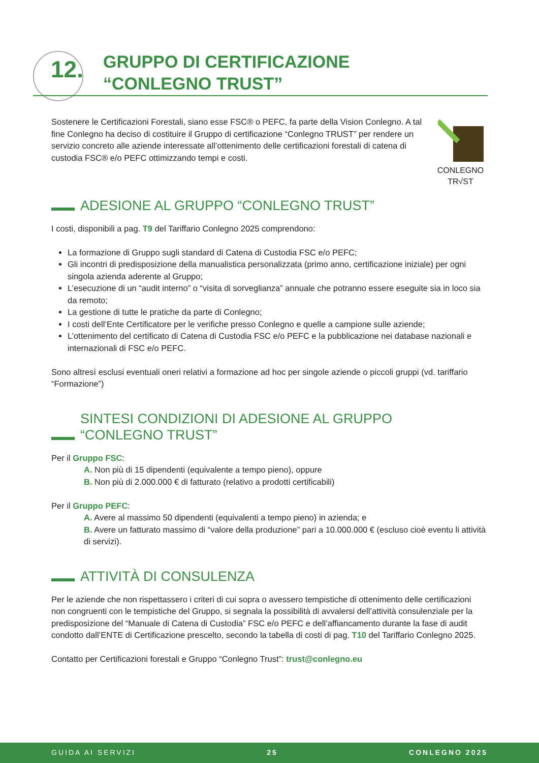12.
GRUPPO DI CERTIFICAZIONE
“CONLEGNO TRUST”
CONLEGNO
TR√ST
Sostenere le Certificazioni Forestali, siano esse FSC® o PEFC, fa parte della Vision Conlegno. A tal fine Conlegno ha deciso di costituire il Gruppo di certificazione “Conlegno TRUST” per rendere un servizio concreto alle aziende interessate all’ottenimento delle certificazioni forestali di catena di custodia FSC® e/o PEFC ottimizzando tempi e costi.
ADESIONE AL GRUPPO “CONLEGNO TRUST”
I costi, disponibili a pag. T9 del Tariffario Conlegno 2025 comprendono:
La formazione di Gruppo sugli standard di Catena di Custodia FSC e/o PEFC;
Gli incontri di predisposizione della manualistica personalizzata (primo anno, certificazione iniziale) per ogni singola azienda aderente al Gruppo;
L’esecuzione di un “audit interno” o “visita di sorveglianza” annuale che potranno essere eseguite sia in loco sia da remoto;
La gestione di tutte le pratiche da parte di Conlegno;
I costi dell’Ente Certificatore per le verifiche presso Conlegno e quelle a campione sulle aziende;
L’ottenimento del certificato di Catena di Custodia FSC e/o PEFC e la pubblicazione nei database nazionali e internazionali di FSC e/o PEFC.
Sono altresì esclusi eventuali oneri relativi a formazione ad hoc per singole aziende o piccoli gruppi (vd. tariffario “Formazione”)
SINTESI CONDIZIONI DI ADESIONE AL GRUPPO
“CONLEGNO TRUST”
Per il Gruppo FSC:
A. Non più di 15 dipendenti (equivalente a tempo pieno), oppure
B. Non più di 2.000.000 € di fatturato (relativo a prodotti certificabili)
Per il Gruppo PEFC:
A. Avere al massimo 50 dipendenti (equivalenti a tempo pieno) in azienda; e
B. Avere un fatturato massimo di “valore della produzione” pari a 10.000.000 € (escluso cioè eventu li attività di servizi).
ATTIVITÀ DI CONSULENZA
Per le aziende che non rispettassero i criteri di cui sopra o avessero tempistiche di ottenimento delle certificazioni non congruenti con le tempistiche del Gruppo, si segnala la possibilità di avvalersi dell’attività consulenziale per la predisposizione del “Manuale di Catena di Custodia” FSC e/o PEFC e dell’affiancamento durante la fase di audit condotto dall’ENTE di Certificazione prescelto, secondo la tabella di costi di pag. T10 del Tariffario Conlegno 2025.
Contatto per Certificazioni forestali e Gruppo “Conlegno Trust”: trust@conlegno.eu
GUIDA AI SERVIZI 25 CONLEGNO 2025